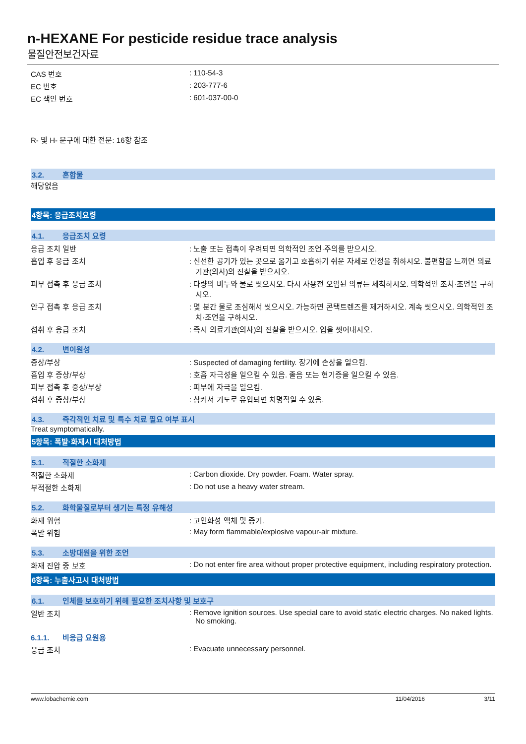n-HEXANE For pesticide residue trace analysis
물질안전보건자료
CAS 번호 : 110-54-3
EC 번호 : 203-777-6
EC 색인 번호 : 601-037-00-0
R- 및 H- 문구에 대한 전문: 16항 참조
3.2. 혼합물
해당없음
4항목: 응급조치요령
4.1. 응급조치 요령
응급 조치 일반 : 노출 또는 접촉이 우려되면 의학적인 조언·주의를 받으시오.
흡입 후 응급 조치 : 신선한 공기가 있는 곳으로 옮기고 호흡하기 쉬운 자세로 안정을 취하시오. 불편함을 느끼면 의료기관(의사)의 진찰을 받으시오.
피부 접촉 후 응급 조치 : 다량의 비누와 물로 씻으시오. 다시 사용전 오염된 의류는 세척하시오. 의학적인 조치·조언을 구하시오.
안구 접촉 후 응급 조치 : 몇 분간 물로 조심해서 씻으시오. 가능하면 콘택트렌즈를 제거하시오. 계속 씻으시오. 의학적인 조치·조언을 구하시오.
섭취 후 응급 조치 : 즉시 의료기관(의사)의 진찰을 받으시오. 입을 씻어내시오.
4.2. 변이원성
증상/부상 : Suspected of damaging fertility. 장기에 손상을 일으킴.
흡입 후 증상/부상 : 호흡 자극성을 일으킬 수 있음. 졸음 또는 현기증을 일으킬 수 있음.
피부 접촉 후 증상/부상 : 피부에 자극을 일으킴.
섭취 후 증상/부상 : 삼켜서 기도로 유입되면 치명적일 수 있음.
4.3. 즉각적인 치료 및 특수 치료 필요 여부 표시
Treat symptomatically.
5항목: 폭발·화재시 대처방법
5.1. 적절한 소화제
적절한 소화제 : Carbon dioxide. Dry powder. Foam. Water spray.
부적절한 소화제 : Do not use a heavy water stream.
5.2. 화학물질로부터 생기는 특정 유해성
화재 위험 : 고인화성 액체 및 증기.
폭발 위험 : May form flammable/explosive vapour-air mixture.
5.3. 소방대원을 위한 조언
화재 진압 중 보호 : Do not enter fire area without proper protective equipment, including respiratory protection.
6항목: 누출사고시 대처방법
6.1. 인체를 보호하기 위해 필요한 조치사항 및 보호구
일반 조치 : Remove ignition sources. Use special care to avoid static electric charges. No naked lights. No smoking.
6.1.1. 비응급 요원용
응급 조치 : Evacuate unnecessary personnel.
www.lobachemie.com 11/04/2016 3/11